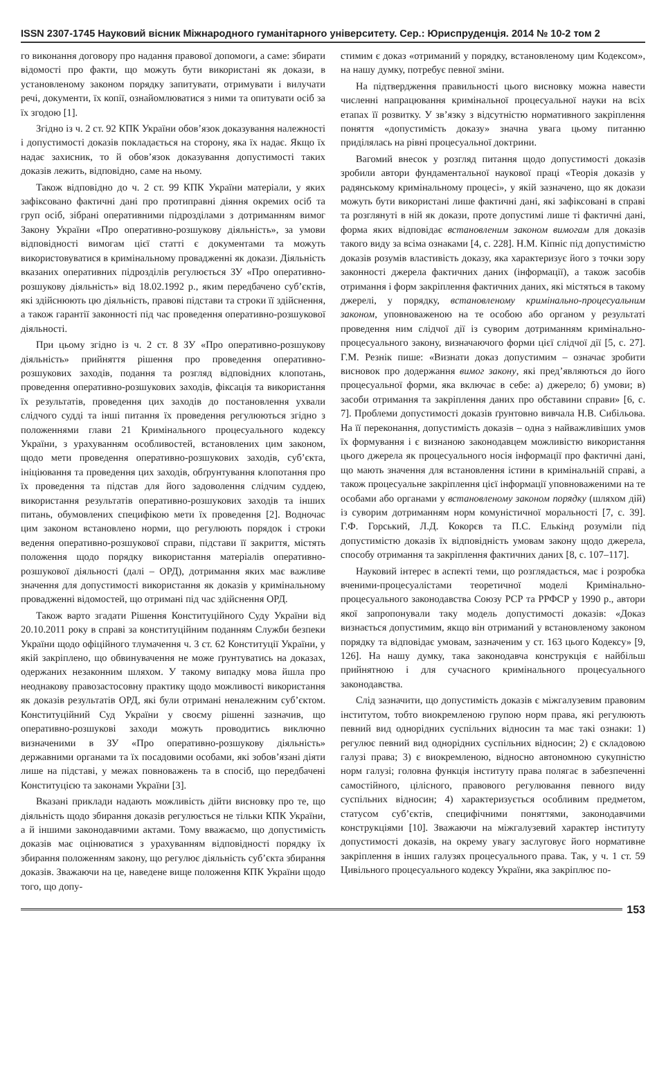ISSN 2307-1745 Науковий вісник Міжнародного гуманітарного університету. Сер.: Юриспруденція. 2014 № 10-2 том 2
го виконання договору про надання правової допомоги, а саме: збирати відомості про факти, що можуть бути використані як докази, в установленому законом порядку запитувати, отримувати і вилучати речі, документи, їх копії, ознайомлюватися з ними та опитувати осіб за їх згодою [1].
Згідно із ч. 2 ст. 92 КПК України обов’язок доказування належності і допустимості доказів покладається на сторону, яка їх надає. Якщо їх надає захисник, то й обов’язок доказування допустимості таких доказів лежить, відповідно, саме на ньому.
Також відповідно до ч. 2 ст. 99 КПК України матеріали, у яких зафіксовано фактичні дані про протиправні діяння окремих осіб та груп осіб, зібрані оперативними підрозділами з дотриманням вимог Закону України «Про оперативно-розшукову діяльність», за умови відповідності вимогам цієї статті є документами та можуть використовуватися в кримінальному провадженні як докази. Діяльність вказаних оперативних підрозділів регулюється ЗУ «Про оперативно-розшукову діяльність» від 18.02.1992 р., яким передбачено суб’єктів, які здійснюють цю діяльність, правові підстави та строки її здійснення, а також гарантії законності під час проведення оперативно-розшукової діяльності.
При цьому згідно із ч. 2 ст. 8 ЗУ «Про оперативно-розшукову діяльність» прийняття рішення про проведення оперативно-розшукових заходів, подання та розгляд відповідних клопотань, проведення оперативно-розшукових заходів, фіксація та використання їх результатів, проведення цих заходів до постановлення ухвали слідчого судді та інші питання їх проведення регулюються згідно з положеннями глави 21 Кримінального процесуального кодексу України, з урахуванням особливостей, встановлених цим законом, щодо мети проведення оперативно-розшукових заходів, суб’єкта, ініціювання та проведення цих заходів, обґрунтування клопотання про їх проведення та підстав для його задоволення слідчим суддею, використання результатів оперативно-розшукових заходів та інших питань, обумовлених специфікою мети їх проведення [2]. Водночас цим законом встановлено норми, що регулюють порядок і строки ведення оперативно-розшукової справи, підстави її закриття, містять положення щодо порядку використання матеріалів оперативно-розшукової діяльності (далі – ОРД), дотримання яких має важливе значення для допустимості використання як доказів у кримінальному провадженні відомостей, що отримані під час здійснення ОРД.
Також варто згадати Рішення Конституційного Суду України від 20.10.2011 року в справі за конституційним поданням Служби безпеки України щодо офіційного тлумачення ч. 3 ст. 62 Конституції України, у якій закріплено, що обвинувачення не може ґрунтуватись на доказах, одержаних незаконним шляхом. У такому випадку мова йшла про неоднакову правозастосовну практику щодо можливості використання як доказів результатів ОРД, які були отримані неналежним суб’єктом. Конституційний Суд України у своєму рішенні зазначив, що оперативно-розшукові заходи можуть проводитись виключно визначеними в ЗУ «Про оперативно-розшукову діяльність» державними органами та їх посадовими особами, які зобов’язані діяти лише на підставі, у межах повноважень та в спосіб, що передбачені Конституцією та законами України [3].
Вказані приклади надають можливість дійти висновку про те, що діяльність щодо збирання доказів регулюється не тільки КПК України, а й іншими законодавчими актами. Тому вважаємо, що допустимість доказів має оцінюватися з урахуванням відповідності порядку їх збирання положенням закону, що регулює діяльність суб’єкта збирання доказів. Зважаючи на це, наведене вище положення КПК України щодо того, що допу-
стимим є доказ «отриманий у порядку, встановленому цим Кодексом», на нашу думку, потребує певної зміни.
На підтвердження правильності цього висновку можна навести численні напрацювання кримінальної процесуальної науки на всіх етапах її розвитку. У зв’язку з відсутністю нормативного закріплення поняття «допустимість доказу» значна увага цьому питанню приділялась на рівні процесуальної доктрини.
Вагомий внесок у розгляд питання щодо допустимості доказів зробили автори фундаментальної наукової праці «Теорія доказів у радянському кримінальному процесі», у якій зазначено, що як докази можуть бути використані лише фактичні дані, які зафіксовані в справі та розглянуті в ній як докази, проте допустимі лише ті фактичні дані, форма яких відповідає встановленим законом вимогам для доказів такого виду за всіма ознаками [4, с. 228]. Н.М. Кіпніс під допустимістю доказів розумів властивість доказу, яка характеризує його з точки зору законності джерела фактичних даних (інформації), а також засобів отримання і форм закріплення фактичних даних, які містяться в такому джерелі, у порядку, встановленому кримінально-процесуальним законом, уповноваженою на те особою або органом у результаті проведення ним слідчої дії із суворим дотриманням кримінально-процесуального закону, визначаючого форми цієї слідчої дії [5, с. 27]. Г.М. Резнік пише: «Визнати доказ допустимим – означає зробити висновок про додержання вимог закону, які пред’являються до його процесуальної форми, яка включає в себе: а) джерело; б) умови; в) засоби отримання та закріплення даних про обставини справи» [6, с. 7]. Проблеми допустимості доказів ґрунтовно вивчала Н.В. Сибільова. На її переконання, допустимість доказів – одна з найважливіших умов їх формування і є визнаною законодавцем можливістю використання цього джерела як процесуального носія інформації про фактичні дані, що мають значення для встановлення істини в кримінальній справі, а також процесуальне закріплення цієї інформації уповноваженими на те особами або органами у встановленому законом порядку (шляхом дій) із суворим дотриманням норм комуністичної моральності [7, с. 39]. Г.Ф. Горський, Л.Д. Кокорєв та П.С. Елькінд розуміли під допустимістю доказів їх відповідність умовам закону щодо джерела, способу отримання та закріплення фактичних даних [8, с. 107–117].
Науковий інтерес в аспекті теми, що розглядається, має і розробка вченими-процесуалістами теоретичної моделі Кримінально-процесуального законодавства Союзу РСР та РРФСР у 1990 р., автори якої запропонували таку модель допустимості доказів: «Доказ визнається допустимим, якщо він отриманий у встановленому законом порядку та відповідає умовам, зазначеним у ст. 163 цього Кодексу» [9, 126]. На нашу думку, така законодавча конструкція є найбільш прийнятною і для сучасного кримінального процесуального законодавства.
Слід зазначити, що допустимість доказів є міжгалузевим правовим інститутом, тобто виокремленою групою норм права, які регулюють певний вид однорідних суспільних відносин та має такі ознаки: 1) регулює певний вид однорідних суспільних відносин; 2) є складовою галузі права; 3) є виокремленою, відносно автономною сукупністю норм галузі; головна функція інституту права полягає в забезпеченні самостійного, цілісного, правового регулювання певного виду суспільних відносин; 4) характеризується особливим предметом, статусом суб’єктів, специфічними поняттями, законодавчими конструкціями [10]. Зважаючи на міжгалузевий характер інституту допустимості доказів, на окрему увагу заслуговує його нормативне закріплення в інших галузях процесуального права. Так, у ч. 1 ст. 59 Цивільного процесуального кодексу України, яка закріплює по-
153